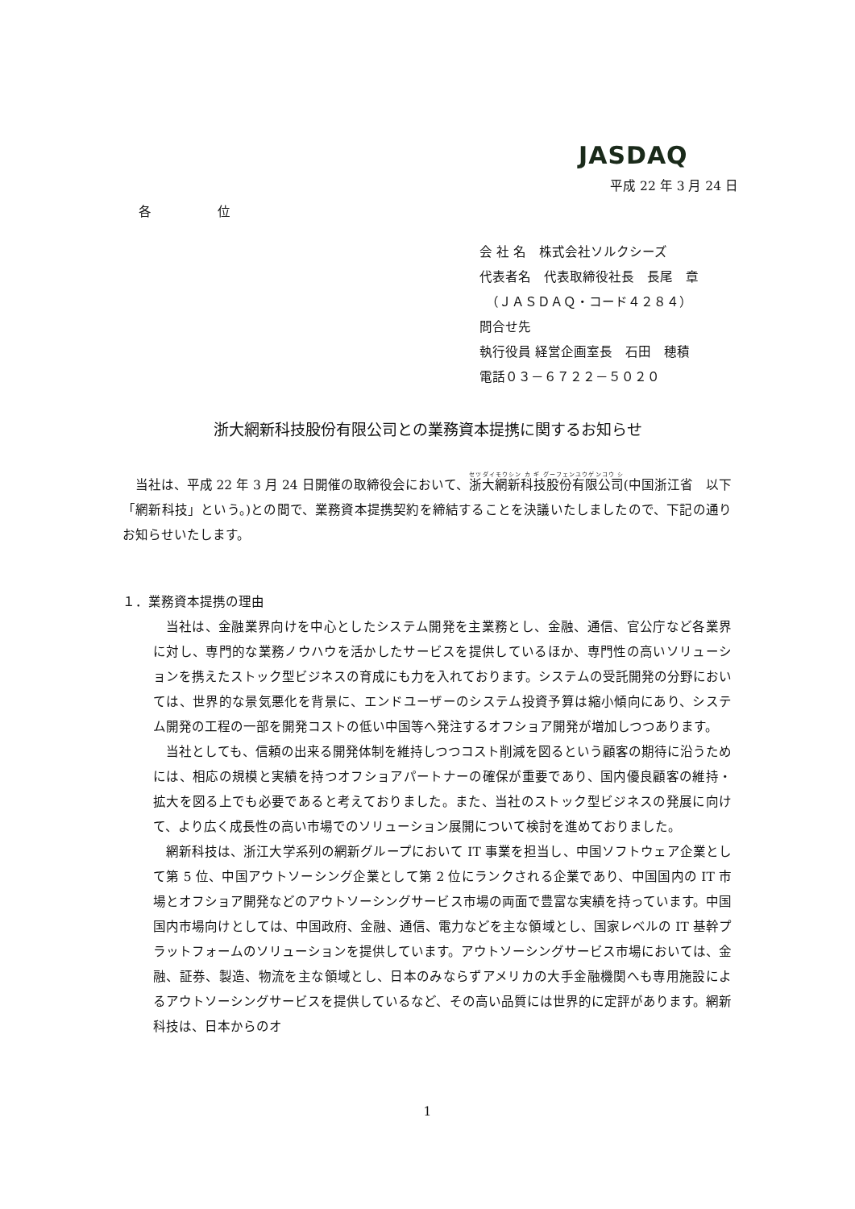JASDAQ
平成 22 年 3 月 24 日
各 位
会 社 名　株式会社ソルクシーズ
代表者名　代表取締役社長　長尾　章
　（ＪＡＳＤＡＱ・コード４２８４）
問合せ先
執行役員 経営企画室長　石田　穂積
電話０３－６７２２－５０２０
浙大網新科技股份有限公司との業務資本提携に関するお知らせ
当社は、平成 22 年 3 月 24 日開催の取締役会において、浙大網新科技股份有限公司(中国浙江省　以下「網新科技」という。)との間で、業務資本提携契約を締結することを決議いたしましたので、下記の通りお知らせいたします。
１．業務資本提携の理由
当社は、金融業界向けを中心としたシステム開発を主業務とし、金融、通信、官公庁など各業界に対し、専門的な業務ノウハウを活かしたサービスを提供しているほか、専門性の高いソリューションを携えたストック型ビジネスの育成にも力を入れております。システムの受託開発の分野においては、世界的な景気悪化を背景に、エンドユーザーのシステム投資予算は縮小傾向にあり、システム開発の工程の一部を開発コストの低い中国等へ発注するオフショア開発が増加しつつあります。
当社としても、信頼の出来る開発体制を維持しつつコスト削減を図るという顧客の期待に沿うためには、相応の規模と実績を持つオフショアパートナーの確保が重要であり、国内優良顧客の維持・拡大を図る上でも必要であると考えておりました。また、当社のストック型ビジネスの発展に向けて、より広く成長性の高い市場でのソリューション展開について検討を進めておりました。
網新科技は、浙江大学系列の網新グループにおいて IT 事業を担当し、中国ソフトウェア企業として第 5 位、中国アウトソーシング企業として第 2 位にランクされる企業であり、中国国内の IT 市場とオフショア開発などのアウトソーシングサービス市場の両面で豊富な実績を持っています。中国国内市場向けとしては、中国政府、金融、通信、電力などを主な領域とし、国家レベルの IT 基幹プラットフォームのソリューションを提供しています。アウトソーシングサービス市場においては、金融、証券、製造、物流を主な領域とし、日本のみならずアメリカの大手金融機関へも専用施設によるアウトソーシングサービスを提供しているなど、その高い品質には世界的に定評があります。網新科技は、日本からのオ
1